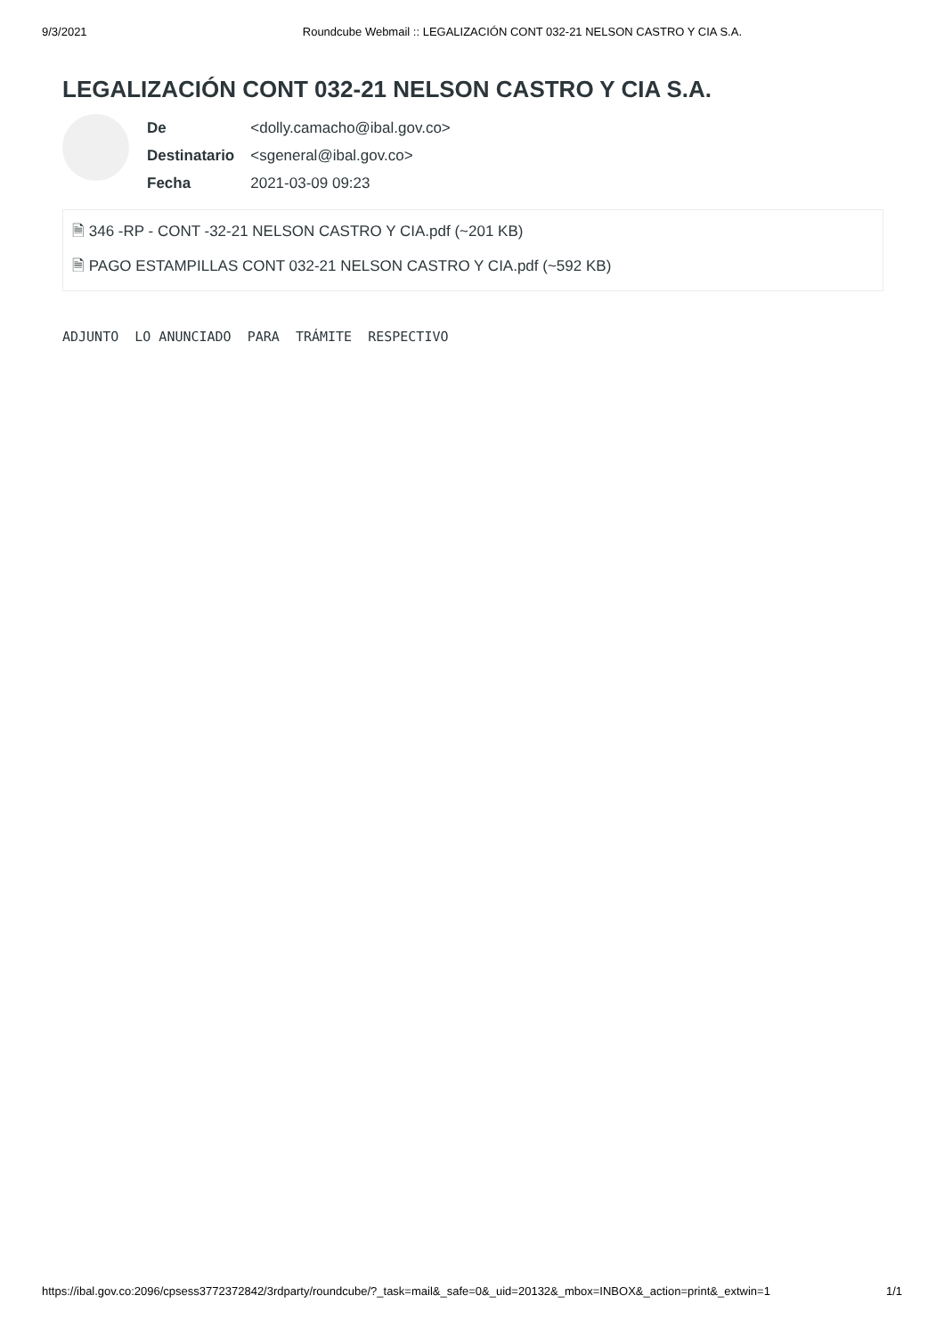9/3/2021 Roundcube Webmail :: LEGALIZACIÓN CONT 032-21 NELSON CASTRO Y CIA S.A.
LEGALIZACIÓN CONT 032-21 NELSON CASTRO Y CIA S.A.
| De | <dolly.camacho@ibal.gov.co> |
| Destinatario | <sgeneral@ibal.gov.co> |
| Fecha | 2021-03-09 09:23 |
🗎 346 -RP - CONT -32-21 NELSON CASTRO Y CIA.pdf (~201 KB)
🗎 PAGO ESTAMPILLAS CONT 032-21 NELSON CASTRO Y CIA.pdf (~592 KB)
ADJUNTO LO ANUNCIADO PARA TRÁMITE RESPECTIVO
https://ibal.gov.co:2096/cpsess3772372842/3rdparty/roundcube/?_task=mail&_safe=0&_uid=20132&_mbox=INBOX&_action=print&_extwin=1 1/1